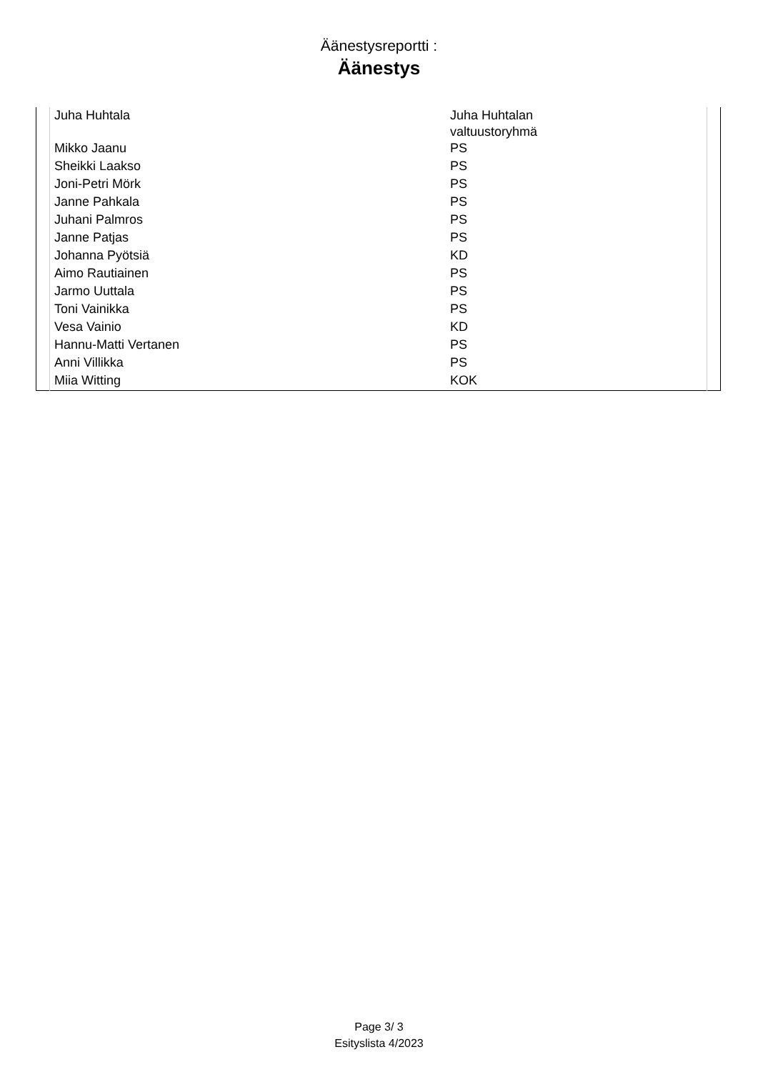Äänestysreportti :
Äänestys
| | Juha Huhtala | Juha Huhtalan valtuustoryhmä | |
| | Mikko Jaanu | PS | |
| | Sheikki Laakso | PS | |
| | Joni-Petri Mörk | PS | |
| | Janne Pahkala | PS | |
| | Juhani Palmros | PS | |
| | Janne Patjas | PS | |
| | Johanna Pyötsiä | KD | |
| | Aimo Rautiainen | PS | |
| | Jarmo Uuttala | PS | |
| | Toni Vainikka | PS | |
| | Vesa Vainio | KD | |
| | Hannu-Matti Vertanen | PS | |
| | Anni Villikka | PS | |
| | Miia Witting | KOK | |
Page 3/ 3
Esityslista 4/2023